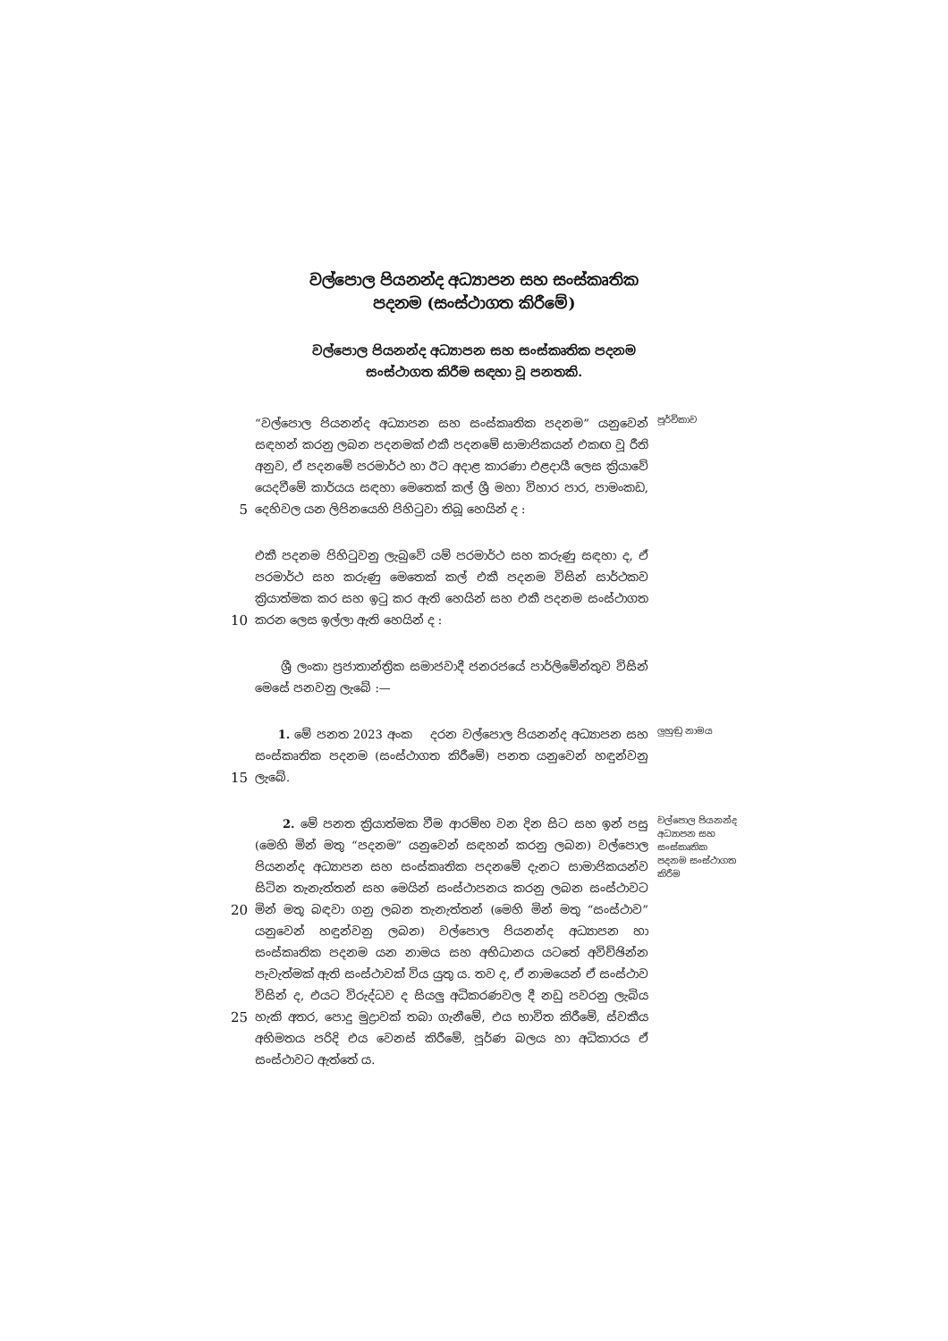වල්පොල පියනන්ද අධ්‍යාපන සහ සංස්කෘතික
පදනම (සංස්ථාගත කිරීමේ)
වල්පොල පියනන්ද අධ්‍යාපන සහ සංස්කෘතික පදනම
සංස්ථාගත කිරීම සඳහා වූ පනතකි.
5
“වල්පොල පියනන්ද අධ්‍යාපන සහ සංස්කෘතික පදනම” යනුවෙන් සඳහන් කරනු ලබන පදනමක් එකී පදනමේ සාමාජිකයන් එකඟ වූ රීති අනුව, ඒ පදනමේ පරමාර්ථ හා ඊට අදාළ කාරණා එළදායී ලෙස ක්‍රියාවේ යෙදවීමේ කාර්යය සඳහා මෙතෙක් කල් ශ්‍රී මහා විහාර පාර, පාමංකඩ, දෙහිවල යන ලිපිනයෙහි පිහිටුවා තිබූ හෙයින් ද :
පූර්විකාව
10
එකී පදනම පිහිටුවනු ලැබුවේ යම් පරමාර්ථ සහ කරුණු සඳහා ද, ඒ පරමාර්ථ සහ කරුණු මෙතෙක් කල් එකී පදනම විසින් සාර්ථකව ක්‍රියාත්මක කර සහ ඉටු කර ඇති හෙයින් සහ එකී පදනම සංස්ථාගත කරන ලෙස ඉල්ලා ඇති හෙයින් ද :
ශ්‍රී ලංකා ප්‍රජාතාන්ත්‍රික සමාජවාදී ජනරජයේ පාර්ලිමේන්තුව විසින් මෙසේ පනවනු ලැබේ :—
15
1. මේ පනත 2023 අංක දරන වල්පොල පියනන්ද අධ්‍යාපන සහ සංස්කෘතික පදනම (සංස්ථාගත කිරීමේ) පනත යනුවෙන් හඳුන්වනු ලැබේ.
ලුහුඬු නාමය
20
25
2. මේ පනත ක්‍රියාත්මක වීම ආරම්භ වන දින සිට සහ ඉන් පසු (මෙහි මින් මතු “පදනම” යනුවෙන් සඳහන් කරනු ලබන) වල්පොල පියනන්ද අධ්‍යාපන සහ සංස්කෘතික පදනමේ දැනට සාමාජිකයන්ව සිටින තැනැත්තන් සහ මෙයින් සංස්ථාපනය කරනු ලබන සංස්ථාවට මින් මතු බඳවා ගනු ලබන තැනැත්තන් (මෙහි මින් මතු “සංස්ථාව” යනුවෙන් හඳුන්වනු ලබන) වල්පොල පියනන්ද අධ්‍යාපන හා සංස්කෘතික පදනම යන නාමය සහ අභිධානය යටතේ අවිච්ඡින්න පැවැත්මක් ඇති සංස්ථාවක් විය යුතු ය. තව ද, ඒ නාමයෙන් ඒ සංස්ථාව විසින් ද, එයට විරුද්ධව ද සියලු අධිකරණවල දී නඩු පවරනු ලැබිය හැකි අතර, පොදු මුද්‍රාවක් තබා ගැනීමේ, එය භාවිත කිරීමේ, ස්වකීය අභිමතය පරිදි එය වෙනස් කිරීමේ, පූර්ණ බලය හා අධිකාරය ඒ සංස්ථාවට ඇත්තේ ය.
වල්පොල පියනන්ද අධ්‍යාපන සහ සංස්කෘතික පදනම සංස්ථාගත කිරීම